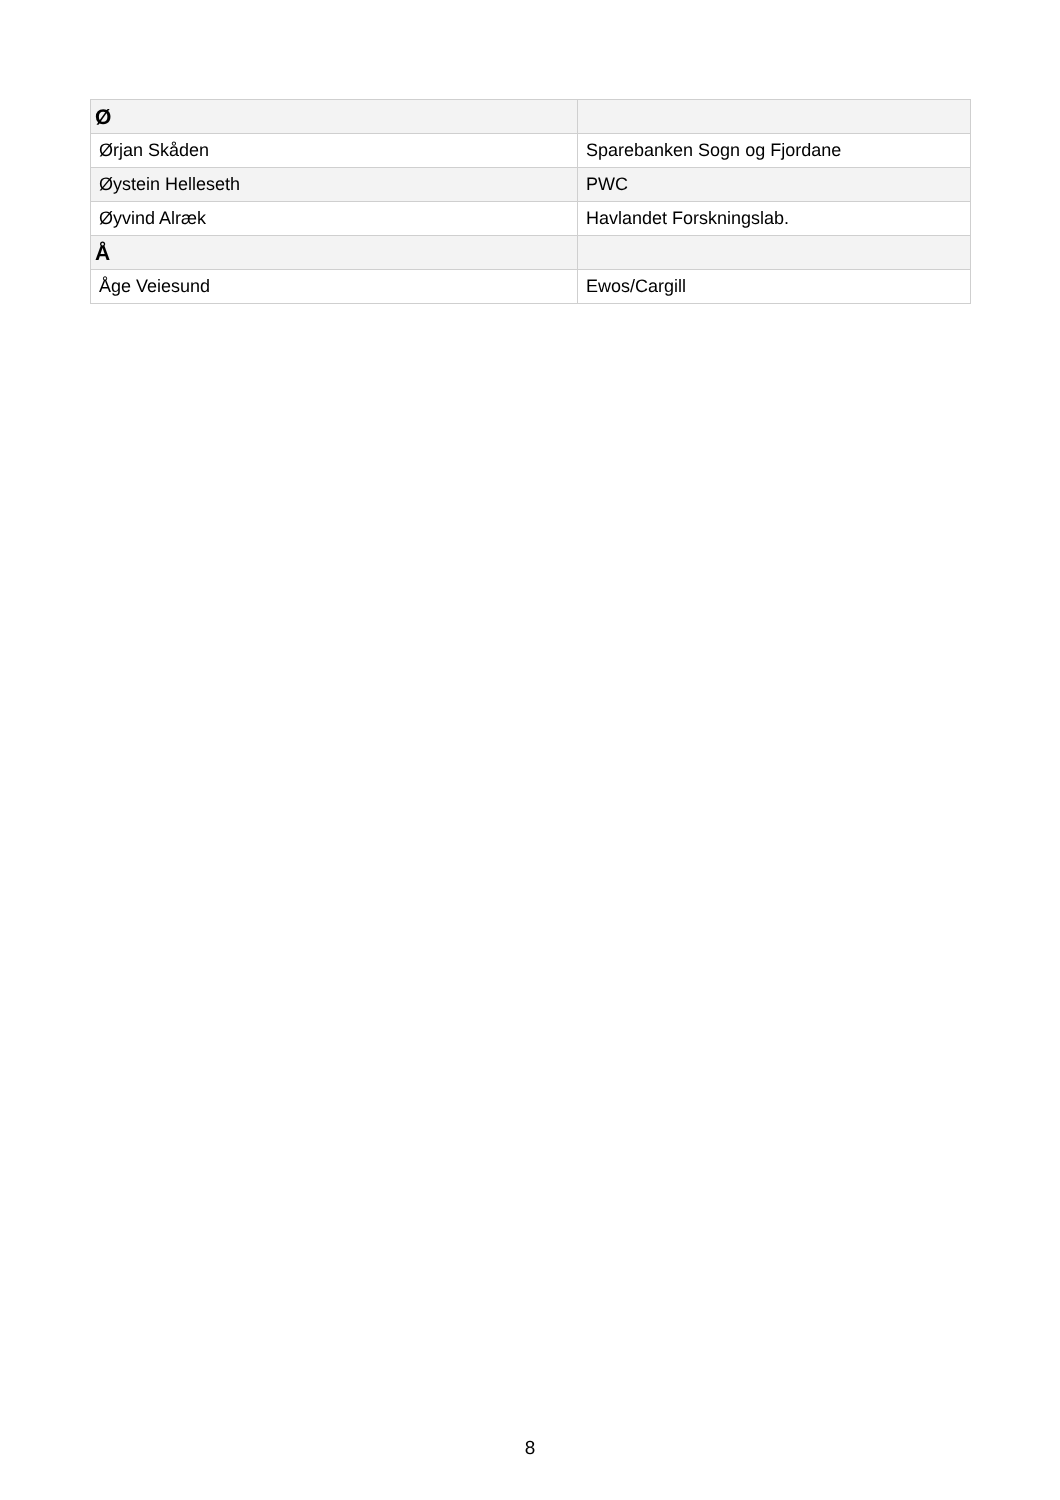| Ø | |
| --- | --- |
| Ørjan Skåden | Sparebanken Sogn og Fjordane |
| Øystein Helleseth | PWC |
| Øyvind Alræk | Havlandet Forskningslab. |
| Å | |
| Åge Veiesund | Ewos/Cargill |
8